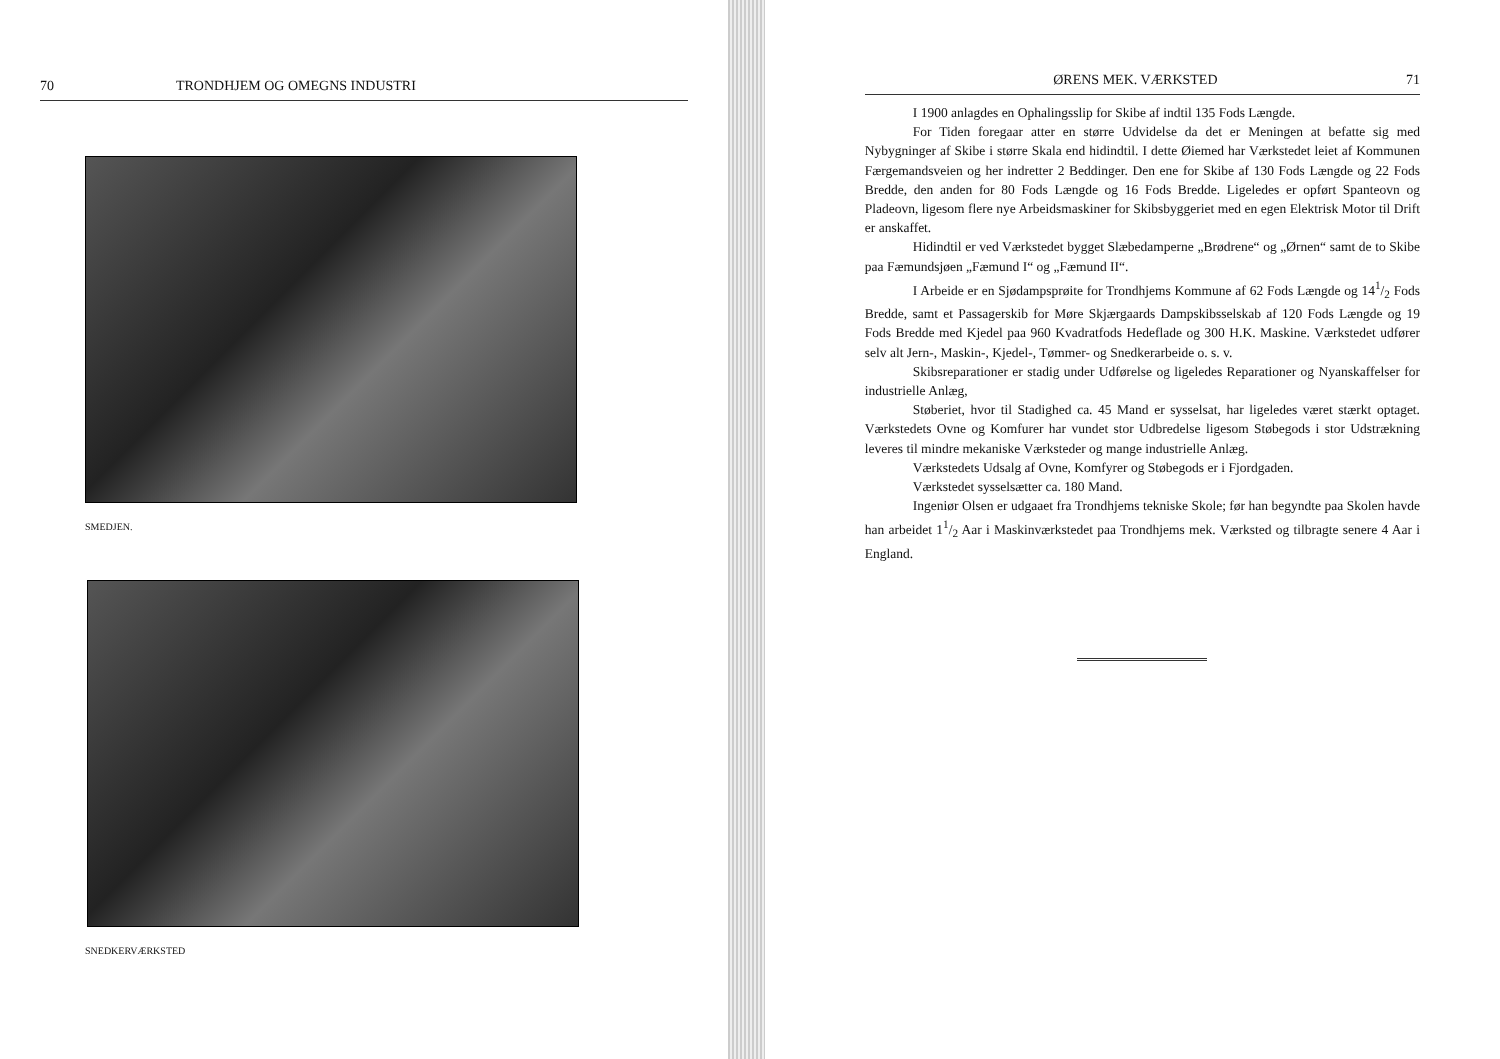70 TRONDHJEM OG OMEGNS INDUSTRI
SMEDJEN.
SNEDKERVÆRKSTED
ØRENS MEK. VÆRKSTED 71
I 1900 anlagdes en Ophalingsslip for Skibe af indtil 135 Fods Længde.
For Tiden foregaar atter en større Udvidelse da det er Meningen at befatte sig med Nybygninger af Skibe i større Skala end hidindtil. I dette Øiemed har Værkstedet leiet af Kommunen Færgemandsveien og her indretter 2 Beddinger. Den ene for Skibe af 130 Fods Længde og 22 Fods Bredde, den anden for 80 Fods Længde og 16 Fods Bredde. Ligeledes er opført Spanteovn og Pladeovn, ligesom flere nye Arbeidsmaskiner for Skibsbyggeriet med en egen Elektrisk Motor til Drift er anskaffet.
Hidindtil er ved Værkstedet bygget Slæbedamperne „Brødrene“ og „Ørnen“ samt de to Skibe paa Fæmundsjøen „Fæmund I“ og „Fæmund II“.
I Arbeide er en Sjødampsprøite for Trondhjems Kommune af 62 Fods Længde og 141/2 Fods Bredde, samt et Passagerskib for Møre Skjærgaards Dampskibsselskab af 120 Fods Længde og 19 Fods Bredde med Kjedel paa 960 Kvadratfods Hedeflade og 300 H.K. Maskine. Værkstedet udfører selv alt Jern-, Maskin-, Kjedel-, Tømmer- og Snedkerarbeide o. s. v.
Skibsreparationer er stadig under Udførelse og ligeledes Reparationer og Nyanskaffelser for industrielle Anlæg,
Støberiet, hvor til Stadighed ca. 45 Mand er sysselsat, har ligeledes været stærkt optaget. Værkstedets Ovne og Komfurer har vundet stor Udbredelse ligesom Støbegods i stor Udstrækning leveres til mindre mekaniske Værksteder og mange industrielle Anlæg.
Værkstedets Udsalg af Ovne, Komfyrer og Støbegods er i Fjordgaden.
Værkstedet sysselsætter ca. 180 Mand.
Ingeniør Olsen er udgaaet fra Trondhjems tekniske Skole; før han begyndte paa Skolen havde han arbeidet 11/2 Aar i Maskinværkstedet paa Trondhjems mek. Værksted og tilbragte senere 4 Aar i England.